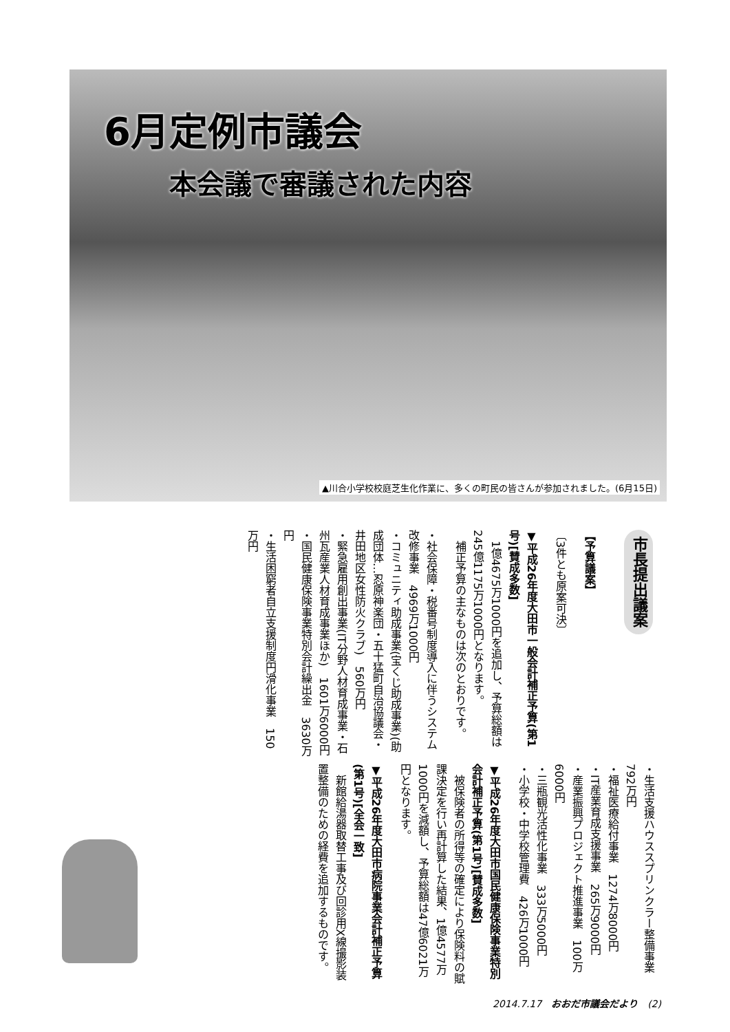6月定例市議会
本会議で審議された内容
▲川合小学校校庭芝生化作業に、多くの町民の皆さんが参加されました。(6月15日)
市長提出議案
【予算議案】
〔3件とも原案可決〕
▼平成26年度大田市一般会計補正予算(第1号)[賛成多数]
　1億4675万1000円を追加し、予算総額は245億1175万1000円となります。
　補正予算の主なものは次のとおりです。
・社会保障・税番号制度導入に伴うシステム改修事業　4969万1000円
・コミュニティ助成事業(宝くじ助成事業)(助成団体…忍原神楽団・五十猛町自治協議会・井田地区女性防火クラブ)　560万円
・緊急雇用創出事業(IT分野人材育成事業・石州瓦産業人材育成事業ほか)　1601万6000円
・国民健康保険事業特別会計繰出金　3630万円
・生活困窮者自立支援制度円滑化事業　150万円
・生活支援ハウススプリンクラー整備事業　792万円
・福祉医療給付事業　1274万8000円
・IT産業育成支援事業　265万9000円
・産業振興プロジェクト推進事業　100万6000円
・三瓶観光活性化事業　333万5000円
・小学校・中学校管理費　426万1000円
▼平成26年度大田市国民健康保険事業特別会計補正予算(第1号)[賛成多数]
　被保険者の所得等の確定により保険料の賦課決定を行い再計算した結果、1億4577万1000円を減額し、予算総額は47億6021万円となります。
▼平成26年度大田市病院事業会計補正予算(第1号)[全会一致]
　新館給湯器取替工事及び回診用X線撮影装置整備のための経費を追加するものです。
2014.7.17　おおだ市議会だより　(2)